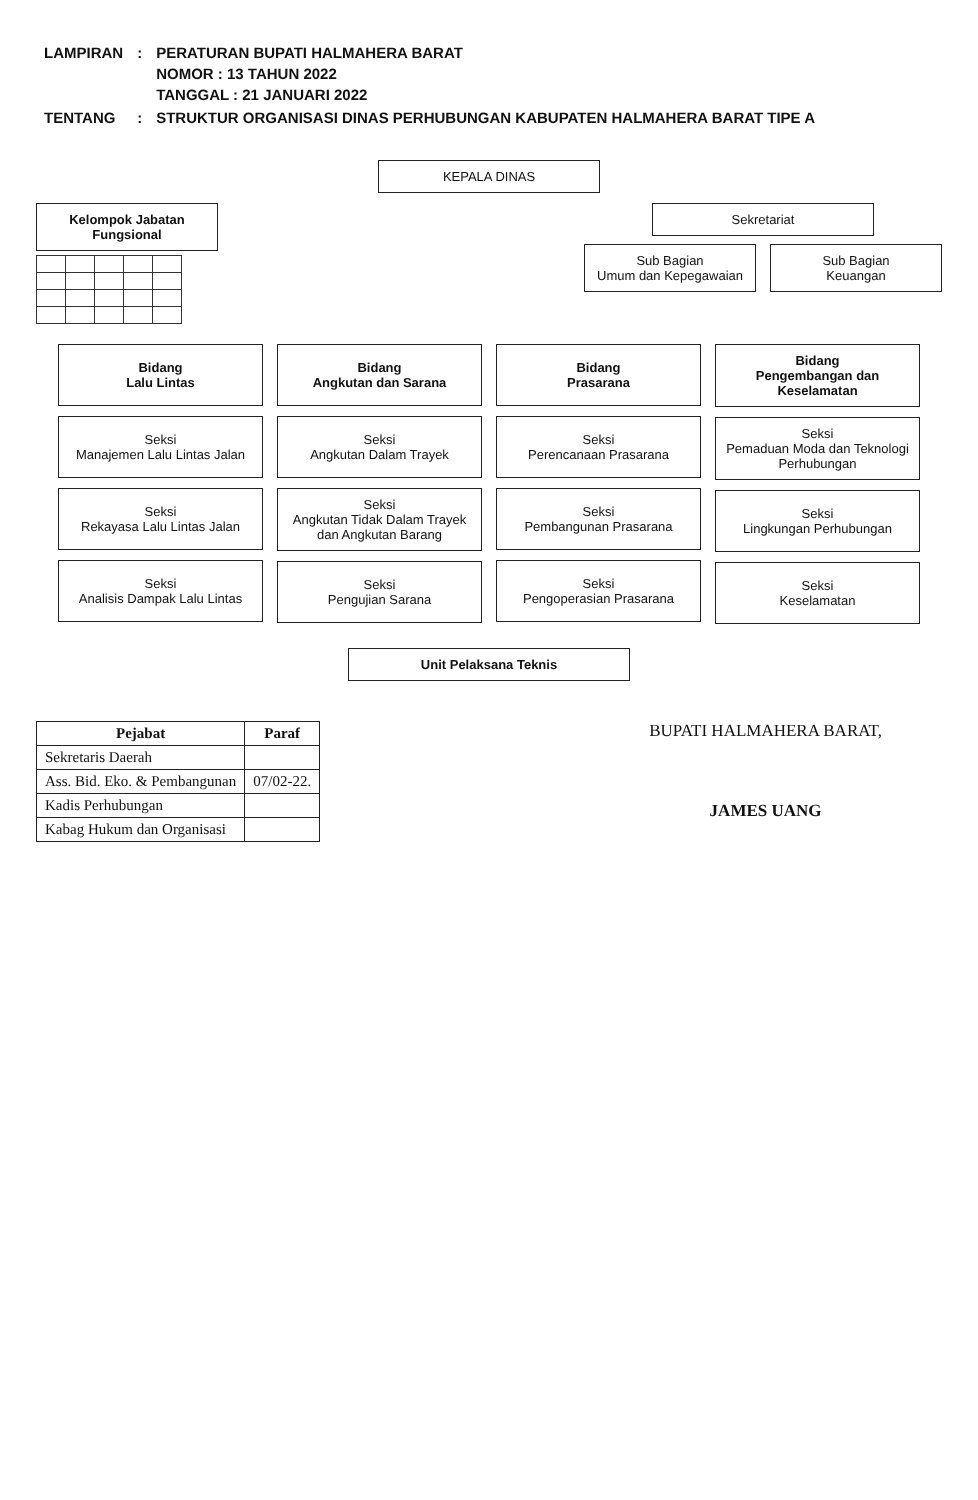| LAMPIRAN | : | PERATURAN BUPATI HALMAHERA BARAT NOMOR : 13 TAHUN 2022 TANGGAL : 21 JANUARI 2022 |
| TENTANG | : | STRUKTUR ORGANISASI DINAS PERHUBUNGAN KABUPATEN HALMAHERA BARAT TIPE A |
KEPALA DINAS
Kelompok Jabatan Fungsional Sekretariat
Sub Bagian
Umum dan Kepegawaian
Sub Bagian
Keuangan
Bidang
Lalu Lintas
Seksi
Manajemen Lalu Lintas Jalan
Seksi
Rekayasa Lalu Lintas Jalan
Seksi
Analisis Dampak Lalu Lintas
Bidang
Angkutan dan Sarana
Seksi
Angkutan Dalam Trayek
Seksi
Angkutan Tidak Dalam Trayek dan Angkutan Barang
Seksi
Pengujian Sarana
Bidang
Prasarana
Seksi
Perencanaan Prasarana
Seksi
Pembangunan Prasarana
Seksi
Pengoperasian Prasarana
Bidang
Pengembangan dan Keselamatan
Seksi
Pemaduan Moda dan Teknologi Perhubungan
Seksi
Lingkungan Perhubungan
Seksi
Keselamatan
Unit Pelaksana Teknis
| Pejabat | Paraf |
| --- | --- |
| Sekretaris Daerah | |
| Ass. Bid. Eko. & Pembangunan | 07/02-22. |
| Kadis Perhubungan | |
| Kabag Hukum dan Organisasi | |
BUPATI HALMAHERA BARAT,
JAMES UANG